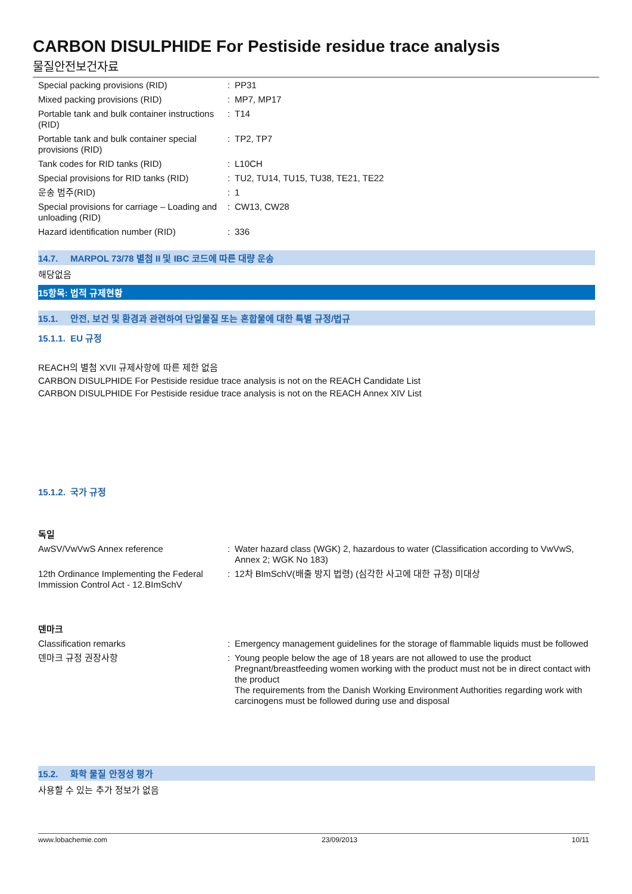CARBON DISULPHIDE For Pestiside residue trace analysis
물질안전보건자료
| Special packing provisions (RID) | : | PP31 |
| Mixed packing provisions (RID) | : | MP7, MP17 |
| Portable tank and bulk container instructions (RID) | : | T14 |
| Portable tank and bulk container special provisions (RID) | : | TP2, TP7 |
| Tank codes for RID tanks (RID) | : | L10CH |
| Special provisions for RID tanks (RID) | : | TU2, TU14, TU15, TU38, TE21, TE22 |
| 운송 범주(RID) | : | 1 |
| Special provisions for carriage – Loading and unloading (RID) | : | CW13, CW28 |
| Hazard identification number (RID) | : | 336 |
14.7. MARPOL 73/78 별첨 II 및 IBC 코드에 따른 대량 운송
해당없음
15항목: 법적 규제현황
15.1. 안전, 보건 및 환경과 관련하여 단일물질 또는 혼합물에 대한 특별 규정/법규
15.1.1. EU 규정
REACH의 별첨 XVII 규제사항에 따른 제한 없음
CARBON DISULPHIDE For Pestiside residue trace analysis is not on the REACH Candidate List
CARBON DISULPHIDE For Pestiside residue trace analysis is not on the REACH Annex XIV List
15.1.2. 국가 규정
독일
| AwSV/VwVwS Annex reference | : | Water hazard class (WGK) 2, hazardous to water (Classification according to VwVwS, Annex 2; WGK No 183) |
| 12th Ordinance Implementing the Federal Immission Control Act - 12.BImSchV | : | 12차 BlmSchV(배출 방지 법령) (심각한 사고에 대한 규정) 미대상 |
덴마크
| Classification remarks | : | Emergency management guidelines for the storage of flammable liquids must be followed |
| 덴마크 규정 권장사항 | : | Young people below the age of 18 years are not allowed to use the product Pregnant/breastfeeding women working with the product must not be in direct contact with the product The requirements from the Danish Working Environment Authorities regarding work with carcinogens must be followed during use and disposal |
15.2. 화학 물질 안정성 평가
사용할 수 있는 추가 정보가 없음
www.lobachemie.com 23/09/2013 10/11